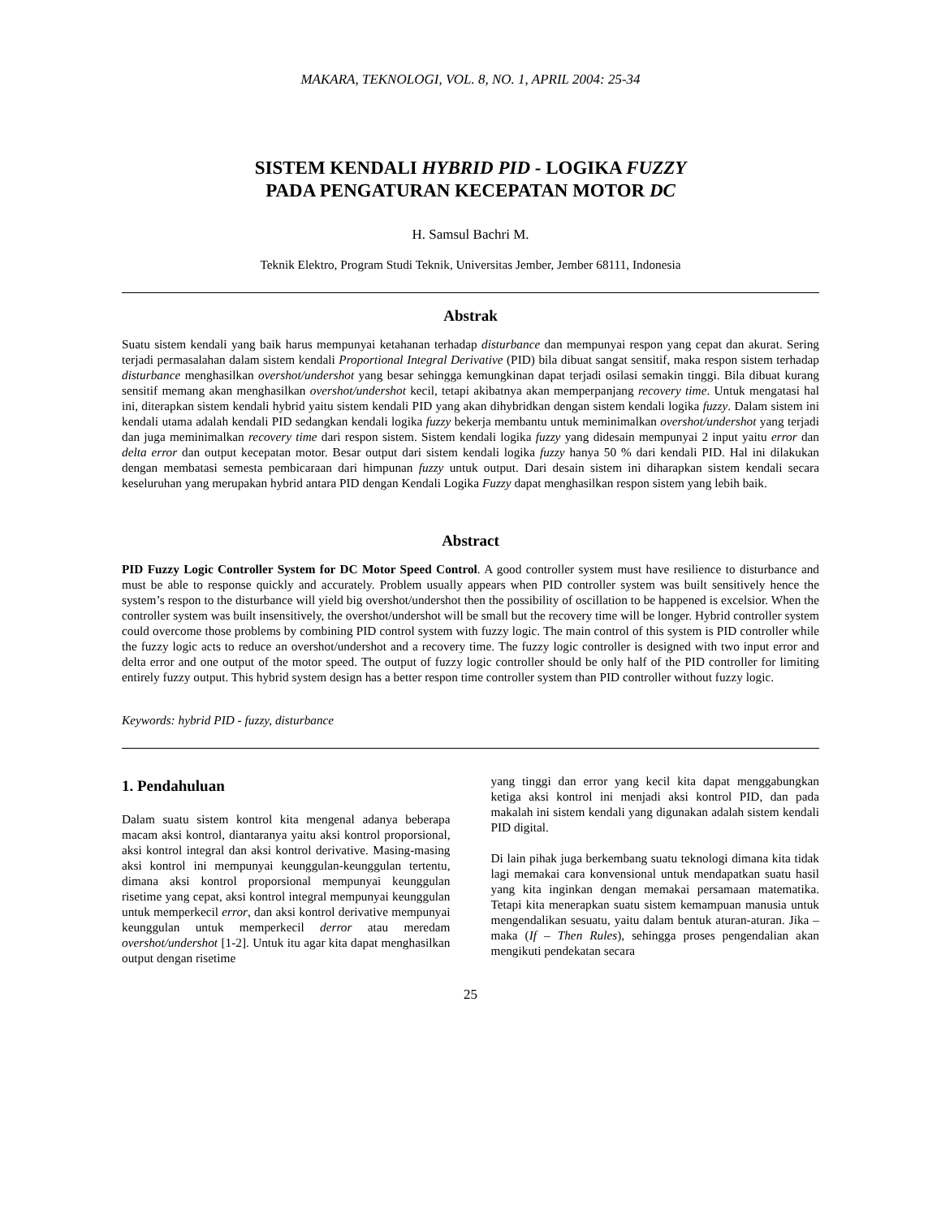MAKARA, TEKNOLOGI, VOL. 8, NO. 1, APRIL 2004: 25-34
SISTEM KENDALI HYBRID PID - LOGIKA FUZZY
PADA PENGATURAN KECEPATAN MOTOR DC
H. Samsul Bachri M.
Teknik Elektro, Program Studi Teknik, Universitas Jember, Jember 68111, Indonesia
Abstrak
Suatu sistem kendali yang baik harus mempunyai ketahanan terhadap disturbance dan mempunyai respon yang cepat dan akurat. Sering terjadi permasalahan dalam sistem kendali Proportional Integral Derivative (PID) bila dibuat sangat sensitif, maka respon sistem terhadap disturbance menghasilkan overshot/undershot yang besar sehingga kemungkinan dapat terjadi osilasi semakin tinggi. Bila dibuat kurang sensitif memang akan menghasilkan overshot/undershot kecil, tetapi akibatnya akan memperpanjang recovery time. Untuk mengatasi hal ini, diterapkan sistem kendali hybrid yaitu sistem kendali PID yang akan dihybridkan dengan sistem kendali logika fuzzy. Dalam sistem ini kendali utama adalah kendali PID sedangkan kendali logika fuzzy bekerja membantu untuk meminimalkan overshot/undershot yang terjadi dan juga meminimalkan recovery time dari respon sistem. Sistem kendali logika fuzzy yang didesain mempunyai 2 input yaitu error dan delta error dan output kecepatan motor. Besar output dari sistem kendali logika fuzzy hanya 50 % dari kendali PID. Hal ini dilakukan dengan membatasi semesta pembicaraan dari himpunan fuzzy untuk output. Dari desain sistem ini diharapkan sistem kendali secara keseluruhan yang merupakan hybrid antara PID dengan Kendali Logika Fuzzy dapat menghasilkan respon sistem yang lebih baik.
Abstract
PID Fuzzy Logic Controller System for DC Motor Speed Control. A good controller system must have resilience to disturbance and must be able to response quickly and accurately. Problem usually appears when PID controller system was built sensitively hence the system’s respon to the disturbance will yield big overshot/undershot then the possibility of oscillation to be happened is excelsior. When the controller system was built insensitively, the overshot/undershot will be small but the recovery time will be longer. Hybrid controller system could overcome those problems by combining PID control system with fuzzy logic. The main control of this system is PID controller while the fuzzy logic acts to reduce an overshot/undershot and a recovery time. The fuzzy logic controller is designed with two input error and delta error and one output of the motor speed. The output of fuzzy logic controller should be only half of the PID controller for limiting entirely fuzzy output. This hybrid system design has a better respon time controller system than PID controller without fuzzy logic.
Keywords: hybrid PID - fuzzy, disturbance
1. Pendahuluan
Dalam suatu sistem kontrol kita mengenal adanya beberapa macam aksi kontrol, diantaranya yaitu aksi kontrol proporsional, aksi kontrol integral dan aksi kontrol derivative. Masing-masing aksi kontrol ini mempunyai keunggulan-keunggulan tertentu, dimana aksi kontrol proporsional mempunyai keunggulan risetime yang cepat, aksi kontrol integral mempunyai keunggulan untuk memperkecil error, dan aksi kontrol derivative mempunyai keunggulan untuk memperkecil derror atau meredam overshot/undershot [1-2]. Untuk itu agar kita dapat menghasilkan output dengan risetime
yang tinggi dan error yang kecil kita dapat menggabungkan ketiga aksi kontrol ini menjadi aksi kontrol PID, dan pada makalah ini sistem kendali yang digunakan adalah sistem kendali PID digital.
Di lain pihak juga berkembang suatu teknologi dimana kita tidak lagi memakai cara konvensional untuk mendapatkan suatu hasil yang kita inginkan dengan memakai persamaan matematika. Tetapi kita menerapkan suatu sistem kemampuan manusia untuk mengendalikan sesuatu, yaitu dalam bentuk aturan-aturan. Jika – maka (If – Then Rules), sehingga proses pengendalian akan mengikuti pendekatan secara
25